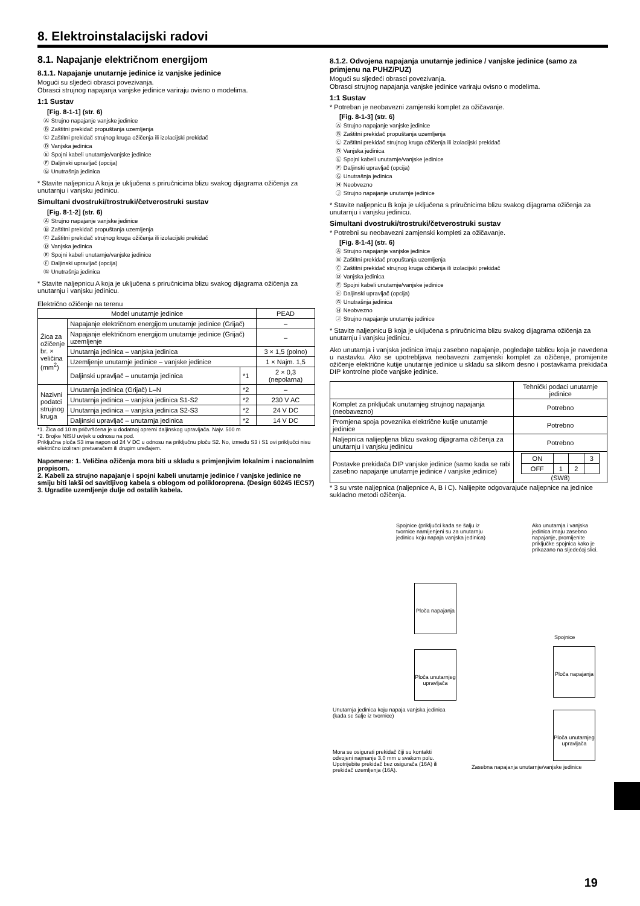8. Elektroinstalacijski radovi
8.1. Napajanje električnom energijom
8.1.1. Napajanje unutarnje jedinice iz vanjske jedinice
Mogući su sljedeći obrasci povezivanja.
Obrasci strujnog napajanja vanjske jedinice variraju ovisno o modelima.
1:1 Sustav
[Fig. 8-1-1] (str. 6)
Ⓐ Strujno napajanje vanjske jedinice
Ⓑ Zaštitni prekidač propuštanja uzemljenja
Ⓒ Zaštitni prekidač strujnog kruga ožičenja ili izolacijski prekidač
Ⓓ Vanjska jedinica
Ⓔ Spojni kabeli unutarnje/vanjske jedinice
Ⓕ Daljinski upravljač (opcija)
Ⓖ Unutrašnja jedinica
* Stavite naljepnicu A koja je uključena s priručnicima blizu svakog dijagrama ožičenja za unutarnju i vanjsku jedinicu.
Simultani dvostruki/trostruki/četverostruki sustav
[Fig. 8-1-2] (str. 6)
Ⓐ Strujno napajanje vanjske jedinice
Ⓑ Zaštitni prekidač propuštanja uzemljenja
Ⓒ Zaštitni prekidač strujnog kruga ožičenja ili izolacijski prekidač
Ⓓ Vanjska jedinica
Ⓔ Spojni kabeli unutarnje/vanjske jedinice
Ⓕ Daljinski upravljač (opcija)
Ⓖ Unutrašnja jedinica
* Stavite naljepnicu A koja je uključena s priručnicima blizu svakog dijagrama ožičenja za unutarnju i vanjsku jedinicu.
Električno ožičenje na terenu
| Model unutarnje jedinice | | | PEAD |
| --- | --- | --- | --- |
| Žica za ožičenje br. × veličina (mm<sup>2</sup>) | Napajanje električnom energijom unutarnje jedinice (Grijač) | | – |
| | Napajanje električnom energijom unutarnje jedinice (Grijač) uzemljenje | | – |
| | Unutarnja jedinica – vanjska jedinica | | 3 × 1,5 (polno) |
| | Uzemljenje unutarnje jedinice – vanjske jedinice | | 1 × Najm. 1,5 |
| | Daljinski upravljač – unutarnja jedinica | *1 | 2 × 0,3 (nepolarna) |
| Nazivni podatci strujnog kruga | Unutarnja jedinica (Grijač) L–N | *2 | – |
| | Unutarnja jedinica – vanjska jedinica S1-S2 | *2 | 230 V AC |
| | Unutarnja jedinica – vanjska jedinica S2-S3 | *2 | 24 V DC |
| | Daljinski upravljač – unutarnja jedinica | *2 | 14 V DC |
*1. Žica od 10 m pričvršćena je u dodatnoj opremi daljinskog upravljača. Najv. 500 m
*2. Brojke NISU uvijek u odnosu na pod.
Priključna ploča S3 ima napon od 24 V DC u odnosu na priključnu ploču S2. No, između S3 i S1 ovi priključci nisu električno izolirani pretvaračem ili drugim uređajem.
Napomene: 1. Veličina ožičenja mora biti u skladu s primjenjivim lokalnim i nacionalnim propisom.
2. Kabeli za strujno napajanje i spojni kabeli unutarnje jedinice / vanjske jedinice ne smiju biti lakši od savitljivog kabela s oblogom od polikloroprena. (Design 60245 IEC57)
3. Ugradite uzemljenje dulje od ostalih kabela.
8.1.2. Odvojena napajanja unutarnje jedinice / vanjske jedinice (samo za primjenu na PUHZ/PUZ)
Mogući su sljedeći obrasci povezivanja.
Obrasci strujnog napajanja vanjske jedinice variraju ovisno o modelima.
1:1 Sustav
* Potreban je neobavezni zamjenski komplet za ožičavanje.
[Fig. 8-1-3] (str. 6)
Ⓐ Strujno napajanje vanjske jedinice
Ⓑ Zaštitni prekidač propuštanja uzemljenja
Ⓒ Zaštitni prekidač strujnog kruga ožičenja ili izolacijski prekidač
Ⓓ Vanjska jedinica
Ⓔ Spojni kabeli unutarnje/vanjske jedinice
Ⓕ Daljinski upravljač (opcija)
Ⓖ Unutrašnja jedinica
Ⓗ Neobvezno
Ⓙ Strujno napajanje unutarnje jedinice
* Stavite naljepnicu B koja je uključena s priručnicima blizu svakog dijagrama ožičenja za unutarnju i vanjsku jedinicu.
Simultani dvostruki/trostruki/četverostruki sustav
* Potrebni su neobavezni zamjenski kompleti za ožičavanje.
[Fig. 8-1-4] (str. 6)
Ⓐ Strujno napajanje vanjske jedinice
Ⓑ Zaštitni prekidač propuštanja uzemljenja
Ⓒ Zaštitni prekidač strujnog kruga ožičenja ili izolacijski prekidač
Ⓓ Vanjska jedinica
Ⓔ Spojni kabeli unutarnje/vanjske jedinice
Ⓕ Daljinski upravljač (opcija)
Ⓖ Unutrašnja jedinica
Ⓗ Neobvezno
Ⓙ Strujno napajanje unutarnje jedinice
* Stavite naljepnicu B koja je uključena s priručnicima blizu svakog dijagrama ožičenja za unutarnju i vanjsku jedinicu.
Ako unutarnja i vanjska jedinica imaju zasebno napajanje, pogledajte tablicu koja je navedena u nastavku. Ako se upotrebljava neobavezni zamjenski komplet za ožičenje, promijenite ožičenje električne kutije unutarnje jedinice u skladu sa slikom desno i postavkama prekidača DIP kontrolne ploče vanjske jedinice.
| | Tehnički podaci unutarnje jedinice |
| --- | --- |
| Komplet za priključak unutarnjeg strujnog napajanja (neobavezno) | Potrebno |
| Promjena spoja poveznika električne kutije unutarnje jedinice | Potrebno |
| Naljepnica nalijepljena blizu svakog dijagrama ožičenja za unutarnju i vanjsku jedinicu | Potrebno |
| Postavke prekidača DIP vanjske jedinice (samo kada se rabi zasebno napajanje unutarnje jedinice / vanjske jedinice) | / ON / / / 3 / / OFF / 1 / 2 / / (SW8) |
* 3 su vrste naljepnica (naljepnice A, B i C). Nalijepite odgovarajuće naljepnice na jedinice sukladno metodi ožičenja.
Spojnice (priključci kada se šalju iz tvornice namijenjeni su za unutarnju jedinicu koju napaja vanjska jedinica)
Ako unutarnja i vanjska jedinica imaju zasebno napajanje, promijenite priključke spojnica kako je prikazano na sljedećoj slici.
Ploča napajanja
Ploča unutarnjeg upravljača
Unutarnja jedinica koju napaja vanjska jedinica (kada se šalje iz tvornice)
Spojnice
Ploča napajanja
Ploča unutarnjeg upravljača
Mora se osigurati prekidač čiji su kontakti odvojeni najmanje 3,0 mm u svakom polu. Upotrijebite prekidač bez osigurača (16A) ili prekidač uzemljenja (16A).
Zasebna napajanja unutarnje/vanjske jedinice
19